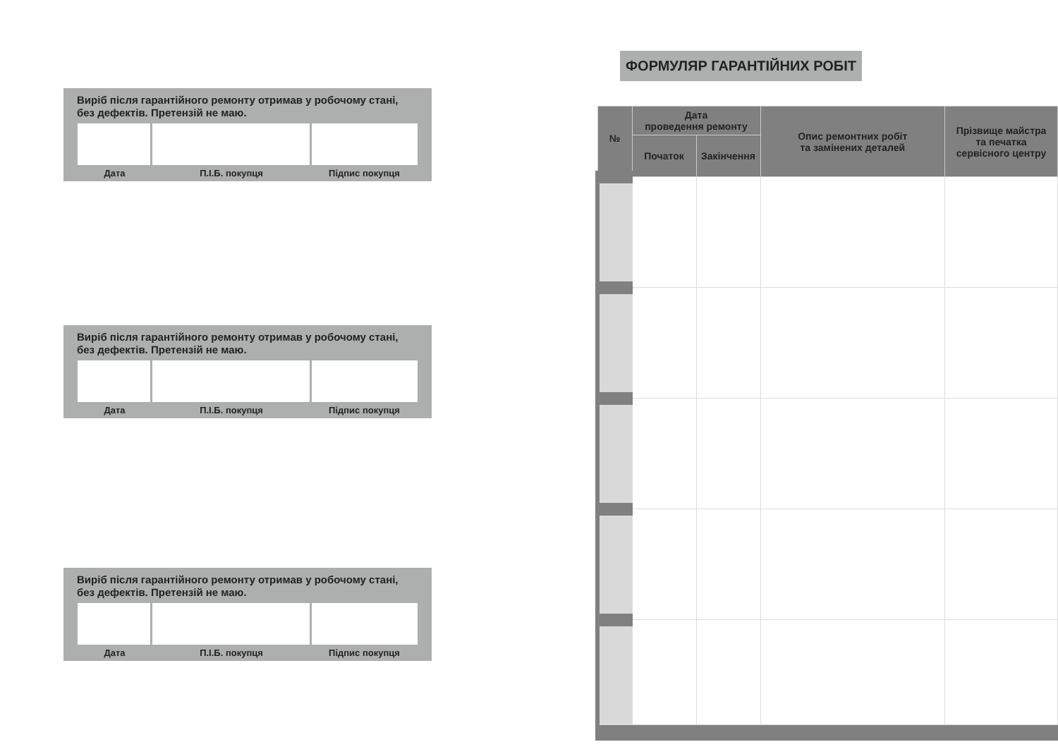Виріб після гарантійного ремонту отримав у робочому стані,
без дефектів. Претензій не маю.
Дата П.І.Б. покупця Підпис покупця
Виріб після гарантійного ремонту отримав у робочому стані,
без дефектів. Претензій не маю.
Дата П.І.Б. покупця Підпис покупця
Виріб після гарантійного ремонту отримав у робочому стані,
без дефектів. Претензій не маю.
Дата П.І.Б. покупця Підпис покупця
ФОРМУЛЯР ГАРАНТІЙНИХ РОБІТ
| № | Дата проведення ремонту | | Опис ремонтних робіт та замінених деталей | Прізвище майстра та печатка сервісного центру |
| --- | --- | --- | --- | --- |
| | Початок | Закінчення | | |